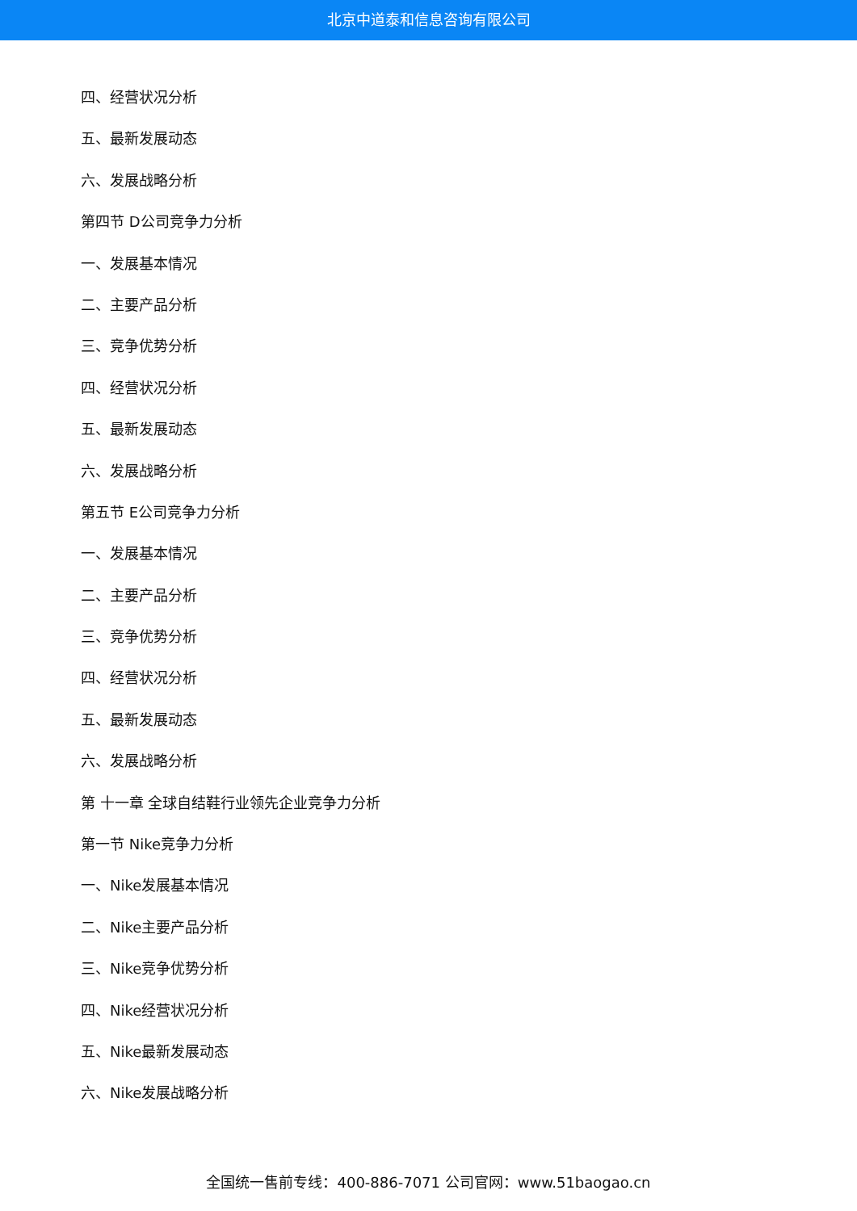北京中道泰和信息咨询有限公司
四、经营状况分析
五、最新发展动态
六、发展战略分析
第四节 D公司竞争力分析
一、发展基本情况
二、主要产品分析
三、竞争优势分析
四、经营状况分析
五、最新发展动态
六、发展战略分析
第五节 E公司竞争力分析
一、发展基本情况
二、主要产品分析
三、竞争优势分析
四、经营状况分析
五、最新发展动态
六、发展战略分析
第 十一章 全球自结鞋行业领先企业竞争力分析
第一节 Nike竞争力分析
一、Nike发展基本情况
二、Nike主要产品分析
三、Nike竞争优势分析
四、Nike经营状况分析
五、Nike最新发展动态
六、Nike发展战略分析
全国统一售前专线：400-886-7071 公司官网：www.51baogao.cn